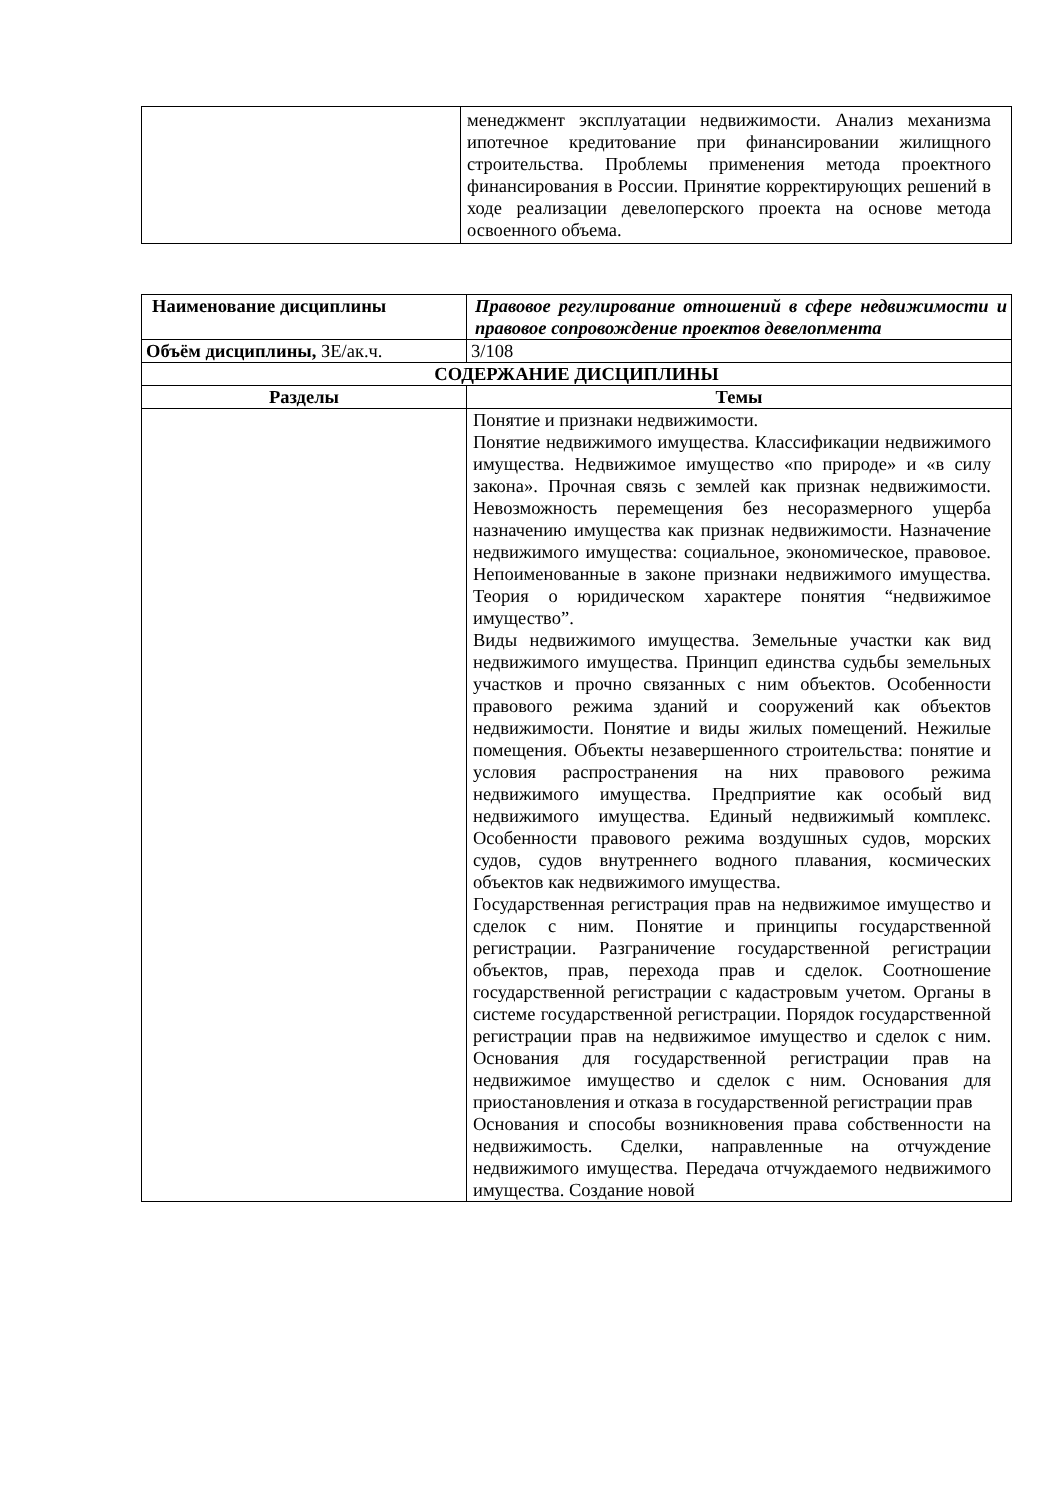| | менеджмент эксплуатации недвижимости. Анализ механизма ипотечное кредитование при финансировании жилищного строительства. Проблемы применения метода проектного финансирования в России. Принятие корректирующих решений в ходе реализации девелоперского проекта на основе метода освоенного объема. |
| Наименование дисциплины | Правовое регулирование отношений в сфере недвижимости и правовое сопровождение проектов девелопмента |
| Объём дисциплины, ЗЕ/ак.ч. | 3/108 |
| СОДЕРЖАНИЕ ДИСЦИПЛИНЫ | |
| Разделы | Темы |
| | Понятие и признаки недвижимости. Понятие недвижимого имущества. Классификации недвижимого имущества. Недвижимое имущество «по природе» и «в силу закона». Прочная связь с землей как признак недвижимости. Невозможность перемещения без несоразмерного ущерба назначению имущества как признак недвижимости. Назначение недвижимого имущества: социальное, экономическое, правовое. Непоименованные в законе признаки недвижимого имущества. Теория о юридическом характере понятия “недвижимое имущество”. Виды недвижимого имущества. Земельные участки как вид недвижимого имущества. Принцип единства судьбы земельных участков и прочно связанных с ним объектов. Особенности правового режима зданий и сооружений как объектов недвижимости. Понятие и виды жилых помещений. Нежилые помещения. Объекты незавершенного строительства: понятие и условия распространения на них правового режима недвижимого имущества. Предприятие как особый вид недвижимого имущества. Единый недвижимый комплекс. Особенности правового режима воздушных судов, морских судов, судов внутреннего водного плавания, космических объектов как недвижимого имущества. Государственная регистрация прав на недвижимое имущество и сделок с ним. Понятие и принципы государственной регистрации. Разграничение государственной регистрации объектов, прав, перехода прав и сделок. Соотношение государственной регистрации с кадастровым учетом. Органы в системе государственной регистрации. Порядок государственной регистрации прав на недвижимое имущество и сделок с ним. Основания для государственной регистрации прав на недвижимое имущество и сделок с ним. Основания для приостановления и отказа в государственной регистрации прав Основания и способы возникновения права собственности на недвижимость. Сделки, направленные на отчуждение недвижимого имущества. Передача отчуждаемого недвижимого имущества. Создание новой |